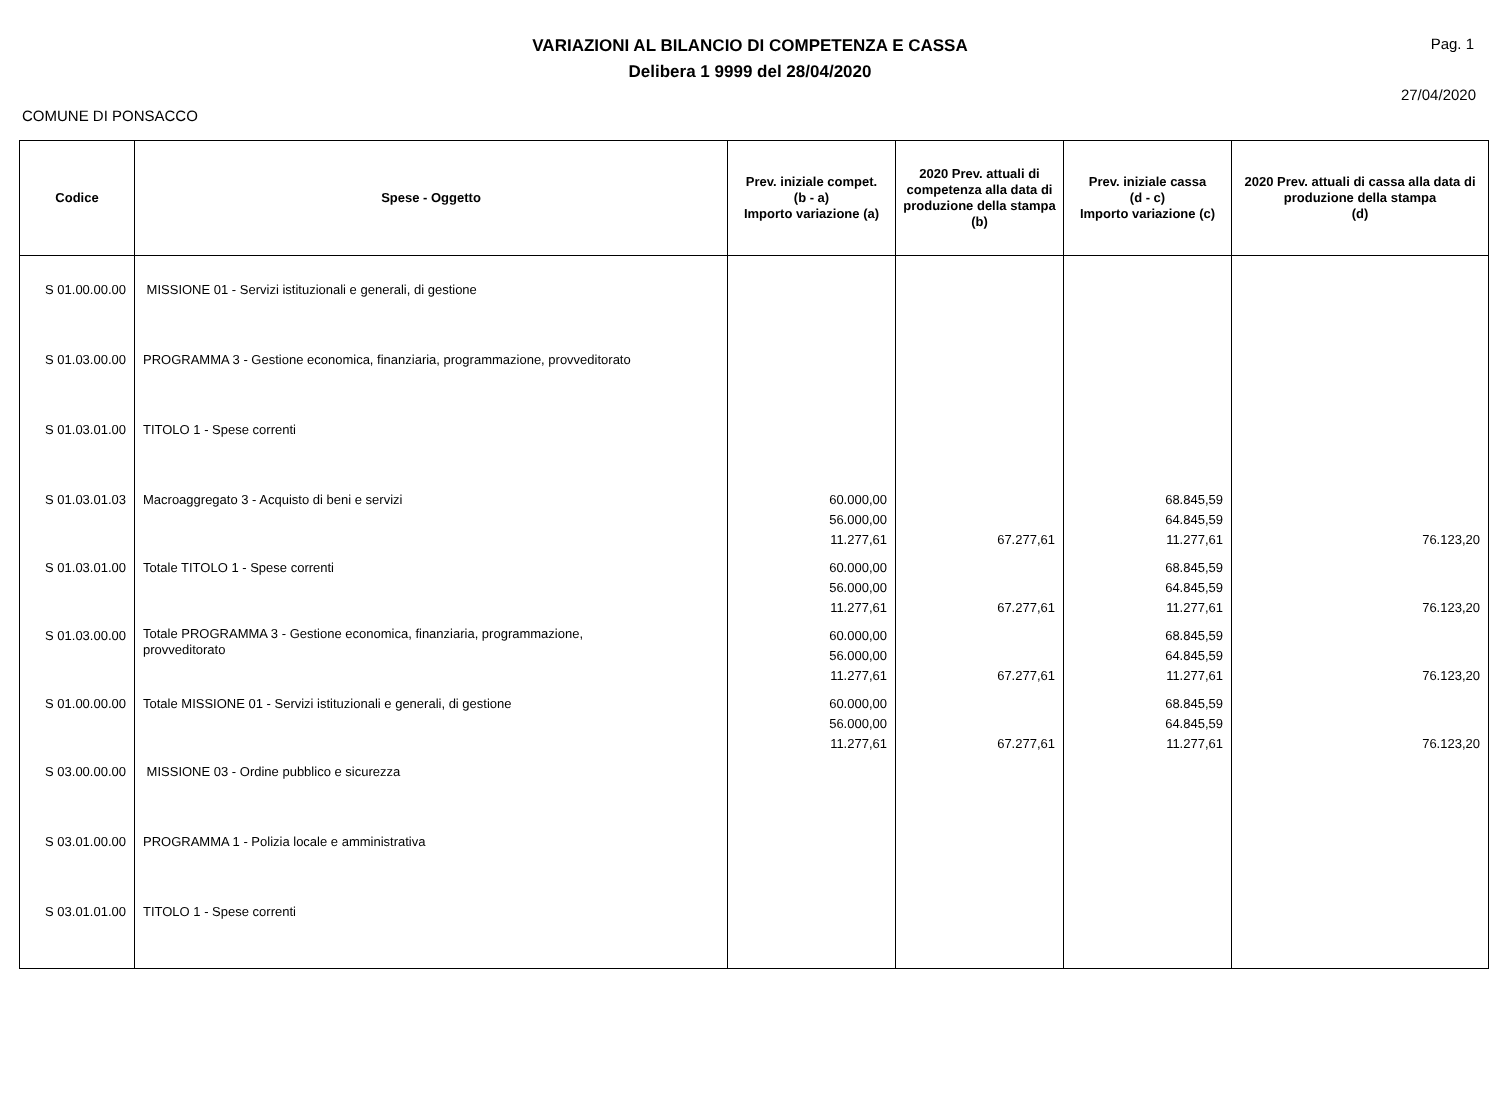VARIAZIONI AL BILANCIO DI COMPETENZA E CASSA
Delibera 1 9999 del 28/04/2020
Pag. 1
27/04/2020
COMUNE DI PONSACCO
| Codice | Spese - Oggetto | Prev. iniziale compet. (b - a) Importo variazione (a) | 2020 Prev. attuali di competenza alla data di produzione della stampa (b) | Prev. iniziale cassa (d - c) Importo variazione (c) | 2020 Prev. attuali di cassa alla data di produzione della stampa (d) |
| --- | --- | --- | --- | --- | --- |
| S 01.00.00.00 | MISSIONE 01 - Servizi istituzionali e generali, di gestione | | | | |
| S 01.03.00.00 | PROGRAMMA 3 - Gestione economica, finanziaria, programmazione, provveditorato | | | | |
| S 01.03.01.00 | TITOLO 1 - Spese correnti | | | | |
| S 01.03.01.03 | Macroaggregato 3 - Acquisto di beni e servizi | 60.000,00 56.000,00 11.277,61 | 67.277,61 | 68.845,59 64.845,59 11.277,61 | 76.123,20 |
| S 01.03.01.00 | Totale TITOLO 1 - Spese correnti | 60.000,00 56.000,00 11.277,61 | 67.277,61 | 68.845,59 64.845,59 11.277,61 | 76.123,20 |
| S 01.03.00.00 | Totale PROGRAMMA 3 - Gestione economica, finanziaria, programmazione, provveditorato | 60.000,00 56.000,00 11.277,61 | 67.277,61 | 68.845,59 64.845,59 11.277,61 | 76.123,20 |
| S 01.00.00.00 | Totale MISSIONE 01 - Servizi istituzionali e generali, di gestione | 60.000,00 56.000,00 11.277,61 | 67.277,61 | 68.845,59 64.845,59 11.277,61 | 76.123,20 |
| S 03.00.00.00 | MISSIONE 03 - Ordine pubblico e sicurezza | | | | |
| S 03.01.00.00 | PROGRAMMA 1 - Polizia locale e amministrativa | | | | |
| S 03.01.01.00 | TITOLO 1 - Spese correnti | | | | |